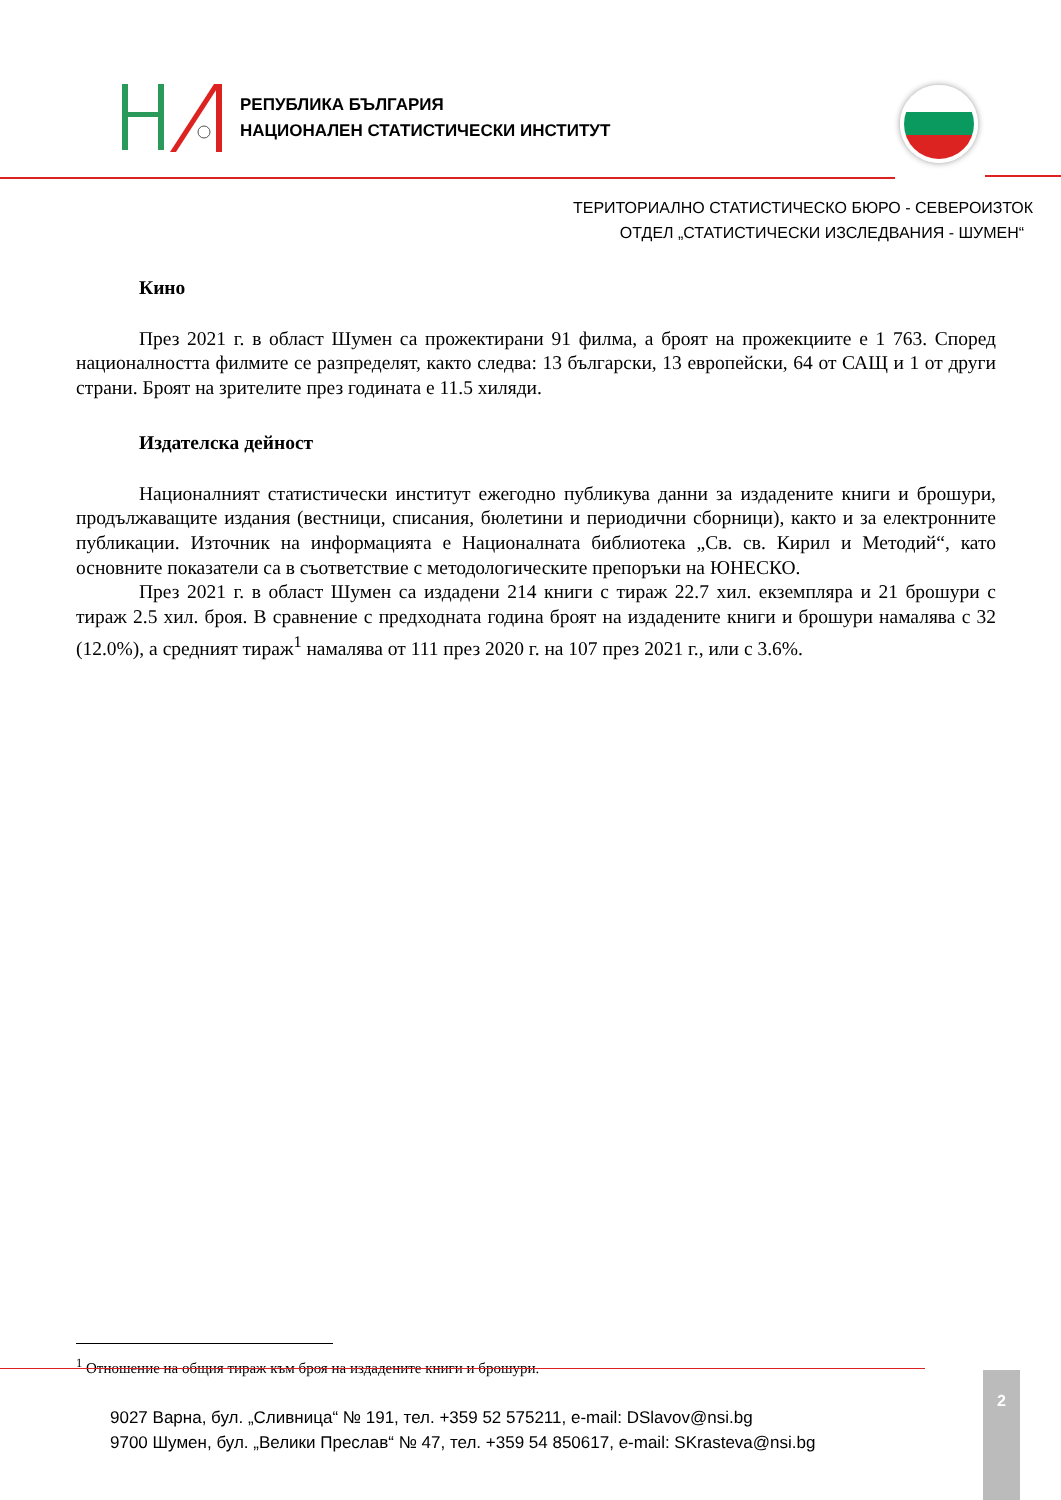РЕПУБЛИКА БЪЛГАРИЯ
НАЦИОНАЛЕН СТАТИСТИЧЕСКИ ИНСТИТУТ
ТЕРИТОРИАЛНО СТАТИСТИЧЕСКО БЮРО - СЕВЕРОИЗТОК
ОТДЕЛ „СТАТИСТИЧЕСКИ ИЗСЛЕДВАНИЯ - ШУМЕН“
Кино
През 2021 г. в област Шумен са прожектирани 91 филма, а броят на прожекциите е 1 763. Според националността филмите се разпределят, както следва: 13 български, 13 европейски, 64 от САЩ и 1 от други страни. Броят на зрителите през годината е 11.5 хиляди.
Издателска дейност
Националният статистически институт ежегодно публикува данни за издадените книги и брошури, продължаващите издания (вестници, списания, бюлетини и периодични сборници), както и за електронните публикации. Източник на информацията е Националната библиотека „Св. св. Кирил и Методий“, като основните показатели са в съответствие с методологическите препоръки на ЮНЕСКО.
През 2021 г. в област Шумен са издадени 214 книги с тираж 22.7 хил. екземпляра и 21 брошури с тираж 2.5 хил. броя. В сравнение с предходната година броят на издадените книги и брошури намалява с 32 (12.0%), а средният тираж<sup>1</sup> намалява от 111 през 2020 г. на 107 през 2021 г., или с 3.6%.
<sup>1</sup> Отношение на общия тираж към броя на издадените книги и брошури.
9027 Варна, бул. „Сливница“ № 191, тел. +359 52 575211, e-mail: DSlavov@nsi.bg
9700 Шумен, бул. „Велики Преслав“ № 47, тел. +359 54 850617, e-mail: SKrasteva@nsi.bg
2